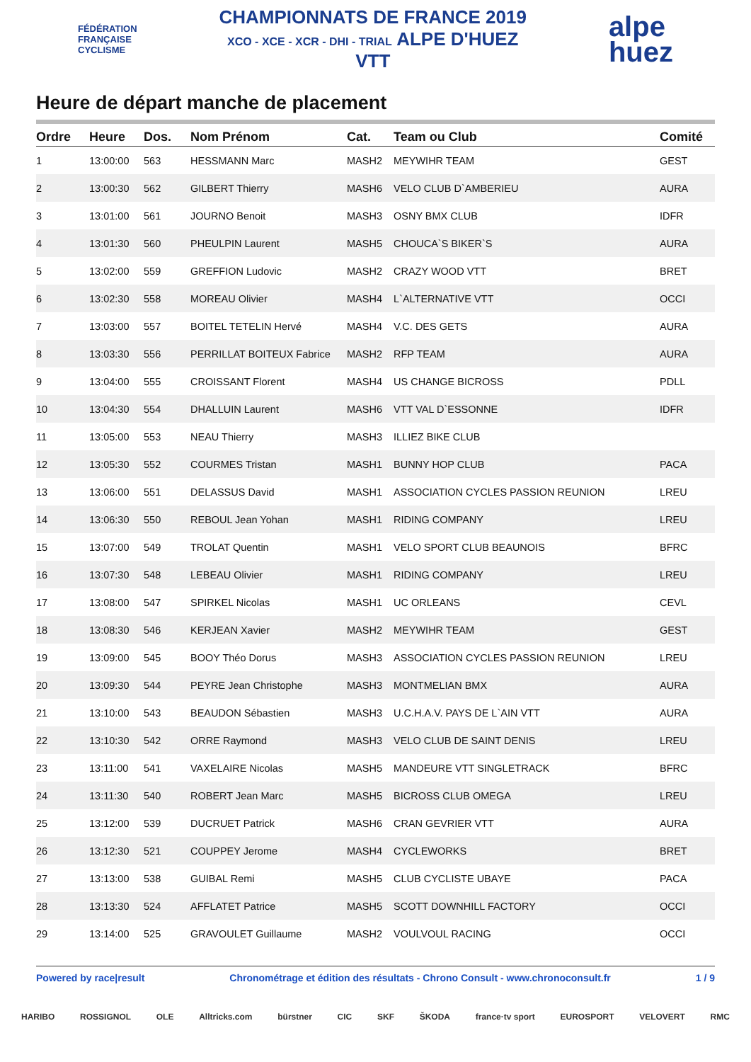FÉDÉRATION
FRANÇAISE
CYCLISME
CHAMPIONNATS DE FRANCE 2019
XCO - XCE - XCR - DHI - TRIAL ALPE D'HUEZ
VTT
alpe
huez
Heure de départ manche de placement
| Ordre | Heure | Dos. | Nom Prénom | Cat. | Team ou Club | Comité |
| --- | --- | --- | --- | --- | --- | --- |
| 1 | 13:00:00 | 563 | HESSMANN Marc | MASH2 | MEYWIHR TEAM | GEST |
| 2 | 13:00:30 | 562 | GILBERT Thierry | MASH6 | VELO CLUB D`AMBERIEU | AURA |
| 3 | 13:01:00 | 561 | JOURNO Benoit | MASH3 | OSNY BMX CLUB | IDFR |
| 4 | 13:01:30 | 560 | PHEULPIN Laurent | MASH5 | CHOUCA`S BIKER`S | AURA |
| 5 | 13:02:00 | 559 | GREFFION Ludovic | MASH2 | CRAZY WOOD VTT | BRET |
| 6 | 13:02:30 | 558 | MOREAU Olivier | MASH4 | L`ALTERNATIVE VTT | OCCI |
| 7 | 13:03:00 | 557 | BOITEL TETELIN Hervé | MASH4 | V.C. DES GETS | AURA |
| 8 | 13:03:30 | 556 | PERRILLAT BOITEUX Fabrice | MASH2 | RFP TEAM | AURA |
| 9 | 13:04:00 | 555 | CROISSANT Florent | MASH4 | US CHANGE BICROSS | PDLL |
| 10 | 13:04:30 | 554 | DHALLUIN Laurent | MASH6 | VTT VAL D`ESSONNE | IDFR |
| 11 | 13:05:00 | 553 | NEAU Thierry | MASH3 | ILLIEZ BIKE CLUB | |
| 12 | 13:05:30 | 552 | COURMES Tristan | MASH1 | BUNNY HOP CLUB | PACA |
| 13 | 13:06:00 | 551 | DELASSUS David | MASH1 | ASSOCIATION CYCLES PASSION REUNION | LREU |
| 14 | 13:06:30 | 550 | REBOUL Jean Yohan | MASH1 | RIDING COMPANY | LREU |
| 15 | 13:07:00 | 549 | TROLAT Quentin | MASH1 | VELO SPORT CLUB BEAUNOIS | BFRC |
| 16 | 13:07:30 | 548 | LEBEAU Olivier | MASH1 | RIDING COMPANY | LREU |
| 17 | 13:08:00 | 547 | SPIRKEL Nicolas | MASH1 | UC ORLEANS | CEVL |
| 18 | 13:08:30 | 546 | KERJEAN Xavier | MASH2 | MEYWIHR TEAM | GEST |
| 19 | 13:09:00 | 545 | BOOY Théo Dorus | MASH3 | ASSOCIATION CYCLES PASSION REUNION | LREU |
| 20 | 13:09:30 | 544 | PEYRE Jean Christophe | MASH3 | MONTMELIAN BMX | AURA |
| 21 | 13:10:00 | 543 | BEAUDON Sébastien | MASH3 | U.C.H.A.V. PAYS DE L`AIN VTT | AURA |
| 22 | 13:10:30 | 542 | ORRE Raymond | MASH3 | VELO CLUB DE SAINT DENIS | LREU |
| 23 | 13:11:00 | 541 | VAXELAIRE Nicolas | MASH5 | MANDEURE VTT SINGLETRACK | BFRC |
| 24 | 13:11:30 | 540 | ROBERT Jean Marc | MASH5 | BICROSS CLUB OMEGA | LREU |
| 25 | 13:12:00 | 539 | DUCRUET Patrick | MASH6 | CRAN GEVRIER VTT | AURA |
| 26 | 13:12:30 | 521 | COUPPEY Jerome | MASH4 | CYCLEWORKS | BRET |
| 27 | 13:13:00 | 538 | GUIBAL Remi | MASH5 | CLUB CYCLISTE UBAYE | PACA |
| 28 | 13:13:30 | 524 | AFFLATET Patrice | MASH5 | SCOTT DOWNHILL FACTORY | OCCI |
| 29 | 13:14:00 | 525 | GRAVOULET Guillaume | MASH2 | VOULVOUL RACING | OCCI |
Powered by race|result Chronométrage et édition des résultats - Chrono Consult - www.chronoconsult.fr 1 / 9
HARIBO ROSSIGNOL OLE Alltricks.com bürstner CIC SKF ŠKODA france·tv sport EUROSPORT VELOVERT RMC